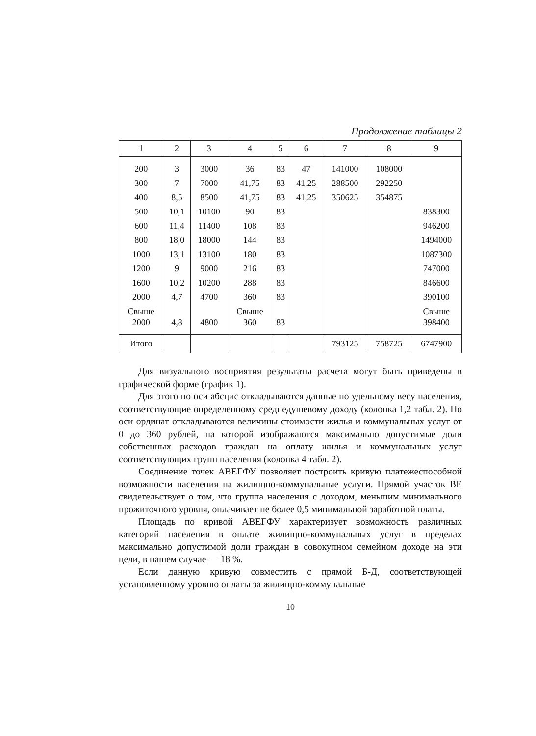Продолжение таблицы 2
| 1 | 2 | 3 | 4 | 5 | 6 | 7 | 8 | 9 |
| --- | --- | --- | --- | --- | --- | --- | --- | --- |
| 200 | 3 | 3000 | 36 | 83 | 47 | 141000 | 108000 | |
| 300 | 7 | 7000 | 41,75 | 83 | 41,25 | 288500 | 292250 | |
| 400 | 8,5 | 8500 | 41,75 | 83 | 41,25 | 350625 | 354875 | |
| 500 | 10,1 | 10100 | 90 | 83 | | | | 838300 |
| 600 | 11,4 | 11400 | 108 | 83 | | | | 946200 |
| 800 | 18,0 | 18000 | 144 | 83 | | | | 1494000 |
| 1000 | 13,1 | 13100 | 180 | 83 | | | | 1087300 |
| 1200 | 9 | 9000 | 216 | 83 | | | | 747000 |
| 1600 | 10,2 | 10200 | 288 | 83 | | | | 846600 |
| 2000 | 4,7 | 4700 | 360 | 83 | | | | 390100 |
| Свыше 2000 | 4,8 | 4800 | Свыше 360 | 83 | | | | Свыше 398400 |
| Итого | | | | | | 793125 | 758725 | 6747900 |
Для визуального восприятия результаты расчета могут быть приведены в графической форме (график 1).
Для этого по оси абсцис откладываются данные по удельному весу населения, соответствующие определенному среднедушевому доходу (колонка 1,2 табл. 2). По оси ординат откладываются величины стоимости жилья и коммунальных услуг от 0 до 360 рублей, на которой изображаются максимально допустимые доли собственных расходов граждан на оплату жилья и коммунальных услуг соответствующих групп населения (колонка 4 табл. 2).
Соединение точек АВЕГФУ позволяет построить кривую платежеспособной возможности населения на жилищно-коммунальные услуги. Прямой участок ВЕ свидетельствует о том, что группа населения с доходом, меньшим минимального прожиточного уровня, оплачивает не более 0,5 минимальной заработной платы.
Площадь по кривой АВЕГФУ характеризует возможность различных категорий населения в оплате жилищно-коммунальных услуг в пределах максимально допустимой доли граждан в совокупном семейном доходе на эти цели, в нашем случае — 18 %.
Если данную кривую совместить с прямой Б-Д, соответствующей установленному уровню оплаты за жилищно-коммунальные
10